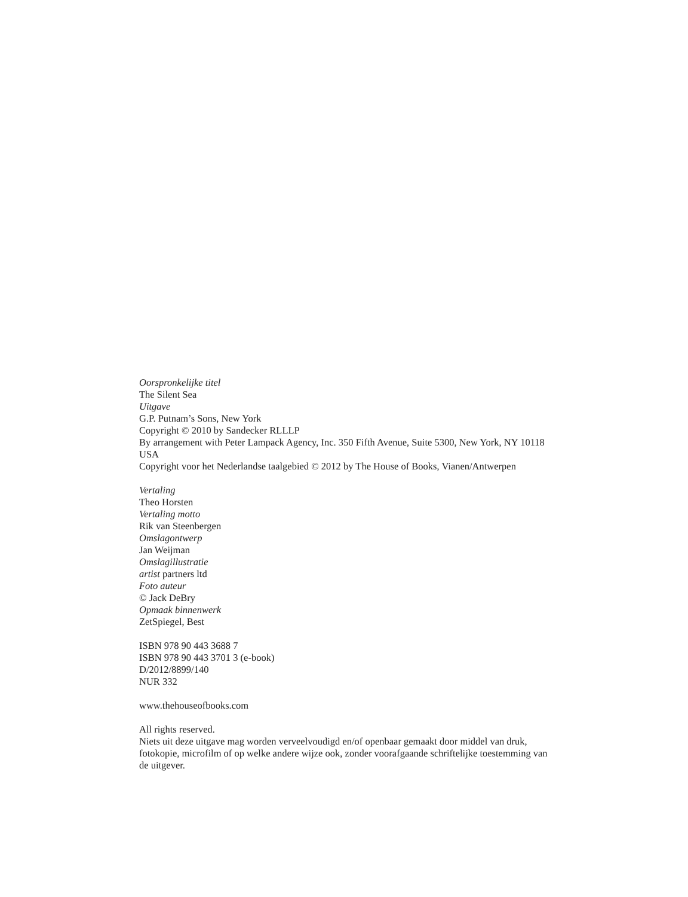Oorspronkelijke titel
The Silent Sea
Uitgave
G.P. Putnam’s Sons, New York
Copyright © 2010 by Sandecker RLLLP
By arrangement with Peter Lampack Agency, Inc. 350 Fifth Avenue, Suite 5300, New York, NY 10118 USA
Copyright voor het Nederlandse taalgebied © 2012 by The House of Books, Vianen/Antwerpen
Vertaling
Theo Horsten
Vertaling motto
Rik van Steenbergen
Omslagontwerp
Jan Weijman
Omslagillustratie
artist partners ltd
Foto auteur
© Jack DeBry
Opmaak binnenwerk
ZetSpiegel, Best
ISBN 978 90 443 3688 7
ISBN 978 90 443 3701 3 (e-book)
D/2012/8899/140
NUR 332
www.thehouseofbooks.com
All rights reserved.
Niets uit deze uitgave mag worden verveelvoudigd en/of openbaar gemaakt door middel van druk, fotokopie, microfilm of op welke andere wijze ook, zonder voorafgaande schriftelijke toestemming van de uitgever.